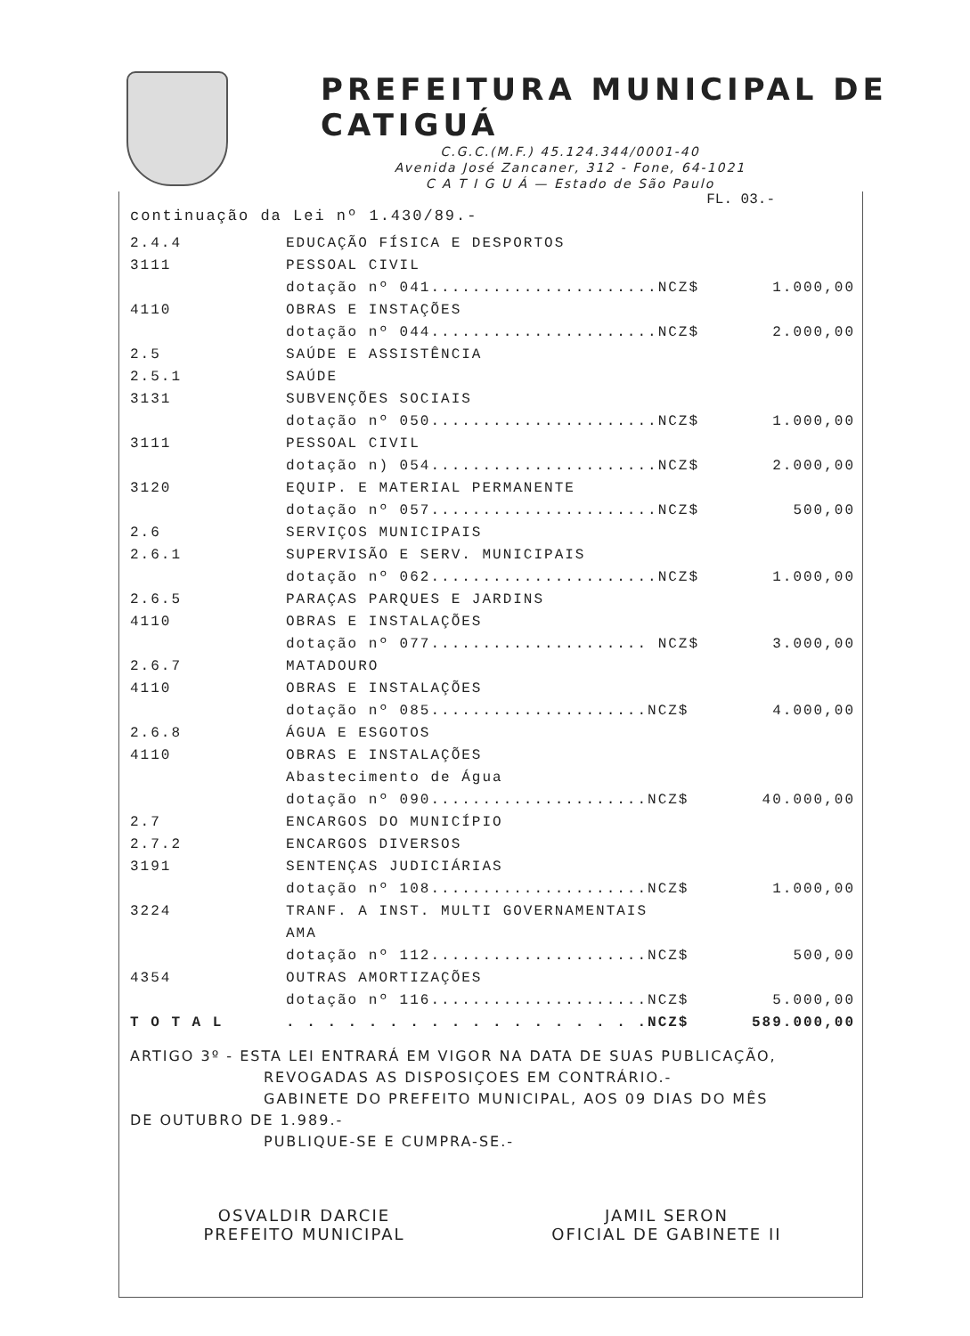PREFEITURA MUNICIPAL DE CATIGUÁ
C.G.C.(M.F.) 45.124.344/0001-40
Avenida José Zancaner, 312 - Fone, 64-1021
C A T I G U Á — Estado de São Paulo
FL. 03.-
continuação da Lei nº 1.430/89.-
| 2.4.4 | EDUCAÇÃO FÍSICA E DESPORTOS | |
| 3111 | PESSOAL CIVIL | |
| | dotação nº 041......................NCZ$ | 1.000,00 |
| 4110 | OBRAS E INSTAÇÕES | |
| | dotação nº 044......................NCZ$ | 2.000,00 |
| 2.5 | SAÚDE E ASSISTÊNCIA | |
| 2.5.1 | SAÚDE | |
| 3131 | SUBVENÇÕES SOCIAIS | |
| | dotação nº 050......................NCZ$ | 1.000,00 |
| 3111 | PESSOAL CIVIL | |
| | dotação n) 054......................NCZ$ | 2.000,00 |
| 3120 | EQUIP. E MATERIAL PERMANENTE | |
| | dotação nº 057......................NCZ$ | 500,00 |
| 2.6 | SERVIÇOS MUNICIPAIS | |
| 2.6.1 | SUPERVISÃO E SERV. MUNICIPAIS | |
| | dotação nº 062......................NCZ$ | 1.000,00 |
| 2.6.5 | PARAÇAS PARQUES E JARDINS | |
| 4110 | OBRAS E INSTALAÇÕES | |
| | dotação nº 077..................... NCZ$ | 3.000,00 |
| 2.6.7 | MATADOURO | |
| 4110 | OBRAS E INSTALAÇÕES | |
| | dotação nº 085.....................NCZ$ | 4.000,00 |
| 2.6.8 | ÁGUA E ESGOTOS | |
| 4110 | OBRAS E INSTALAÇÕES | |
| | Abastecimento de Água | |
| | dotação nº 090.....................NCZ$ | 40.000,00 |
| 2.7 | ENCARGOS DO MUNICÍPIO | |
| 2.7.2 | ENCARGOS DIVERSOS | |
| 3191 | SENTENÇAS JUDICIÁRIAS | |
| | dotação nº 108.....................NCZ$ | 1.000,00 |
| 3224 | TRANF. A INST. MULTI GOVERNAMENTAIS | |
| | AMA | |
| | dotação nº 112.....................NCZ$ | 500,00 |
| 4354 | OUTRAS AMORTIZAÇÕES | |
| | dotação nº 116.....................NCZ$ | 5.000,00 |
| T O T A L | . . . . . . . . . . . . . . . . . .NCZ$ | 589.000,00 |
ARTIGO 3º - ESTA LEI ENTRARÁ EM VIGOR NA DATA DE SUAS PUBLICAÇÃO,
REVOGADAS AS DISPOSIÇOES EM CONTRÁRIO.-
GABINETE DO PREFEITO MUNICIPAL, AOS 09 DIAS DO MÊS
DE OUTUBRO DE 1.989.-
PUBLIQUE-SE E CUMPRA-SE.-
OSVALDIR DARCIE
PREFEITO MUNICIPAL
JAMIL SERON
OFICIAL DE GABINETE II